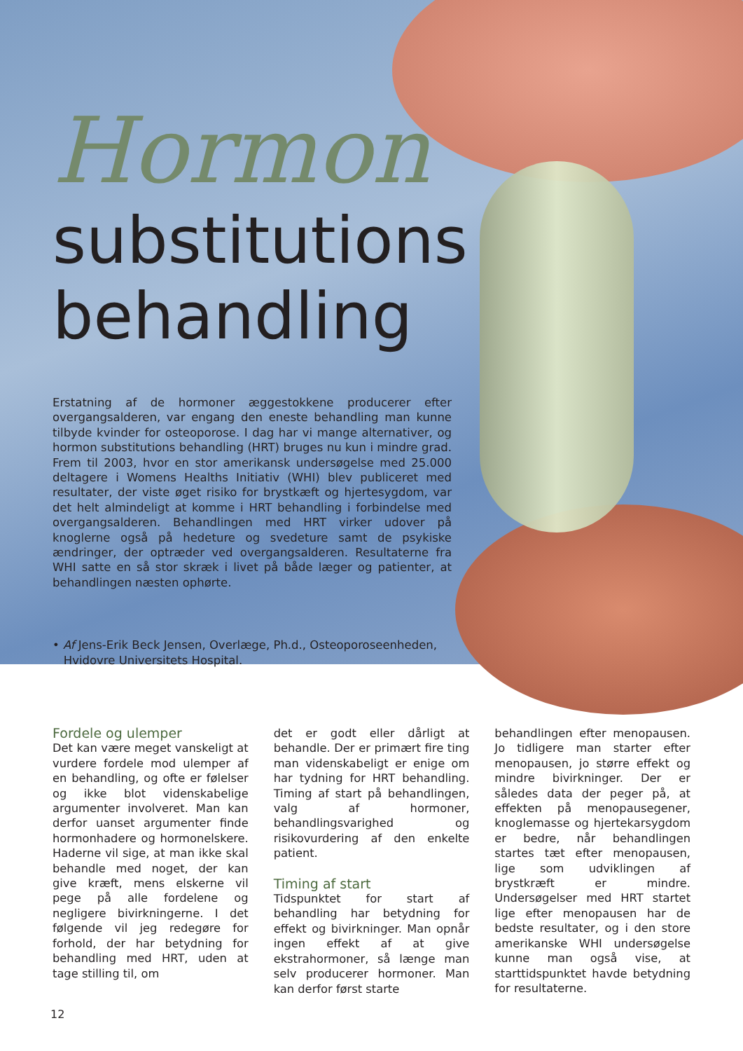Hormon
substitutions behandling
Erstatning af de hormoner æggestokkene producerer efter overgangsalderen, var engang den eneste behandling man kunne tilbyde kvinder for osteoporose. I dag har vi mange alternativer, og hormon substitutions behandling (HRT) bruges nu kun i mindre grad. Frem til 2003, hvor en stor amerikansk undersøgelse med 25.000 deltagere i Womens Healths Initiativ (WHI) blev publiceret med resultater, der viste øget risiko for brystkæft og hjertesygdom, var det helt almindeligt at komme i HRT behandling i forbindelse med overgangsalderen. Behandlingen med HRT virker udover på knoglerne også på hedeture og svedeture samt de psykiske ændringer, der optræder ved overgangsalderen. Resultaterne fra WHI satte en så stor skræk i livet på både læger og patienter, at behandlingen næsten ophørte.
• Af Jens-Erik Beck Jensen, Overlæge, Ph.d., Osteoporoseenheden,
Hvidovre Universitets Hospital.
Fordele og ulemper
Det kan være meget vanskeligt at vurdere fordele mod ulemper af en behandling, og ofte er følelser og ikke blot videnskabelige argumenter involveret. Man kan derfor uanset argumenter finde hormonhadere og hormonelskere. Haderne vil sige, at man ikke skal behandle med noget, der kan give kræft, mens elskerne vil pege på alle fordelene og negligere bivirkningerne. I det følgende vil jeg redegøre for forhold, der har betydning for behandling med HRT, uden at tage stilling til, om
det er godt eller dårligt at behandle. Der er primært fire ting man videnskabeligt er enige om har tydning for HRT behandling. Timing af start på behandlingen, valg af hormoner, behandlingsvarighed og risikovurdering af den enkelte patient.
Timing af start
Tidspunktet for start af behandling har betydning for effekt og bivirkninger. Man opnår ingen effekt af at give ekstrahormoner, så længe man selv producerer hormoner. Man kan derfor først starte
behandlingen efter menopausen. Jo tidligere man starter efter menopausen, jo større effekt og mindre bivirkninger. Der er således data der peger på, at effekten på menopausegener, knoglemasse og hjertekarsygdom er bedre, når behandlingen startes tæt efter menopausen, lige som udviklingen af brystkræft er mindre. Undersøgelser med HRT startet lige efter menopausen har de bedste resultater, og i den store amerikanske WHI undersøgelse kunne man også vise, at starttidspunktet havde betydning for resultaterne.
12